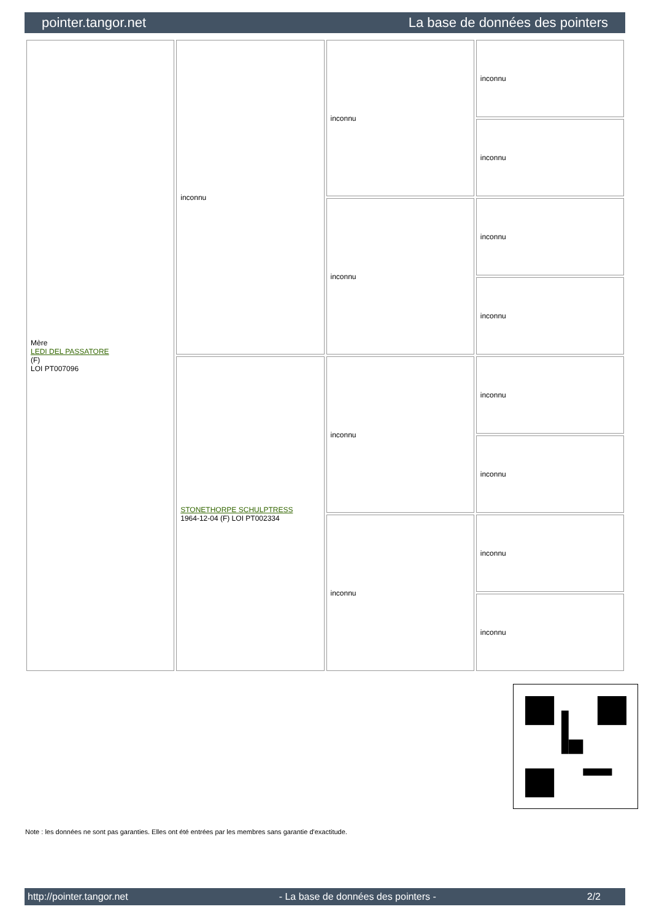pointer.tangor.net La base de données des pointers
| Mère LEDI DEL PASSATORE (F) LOI PT007096 | inconnu | inconnu | inconnu |
| | | | inconnu |
| | | inconnu | inconnu |
| | | | inconnu |
| | STONETHORPE SCHULPTRESS 1964-12-04 (F) LOI PT002334 | inconnu | inconnu |
| | | | inconnu |
| | | inconnu | inconnu |
| | | | inconnu |
Note : les données ne sont pas garanties. Elles ont été entrées par les membres sans garantie d'exactitude.
http://pointer.tangor.net - La base de données des pointers - 2/2